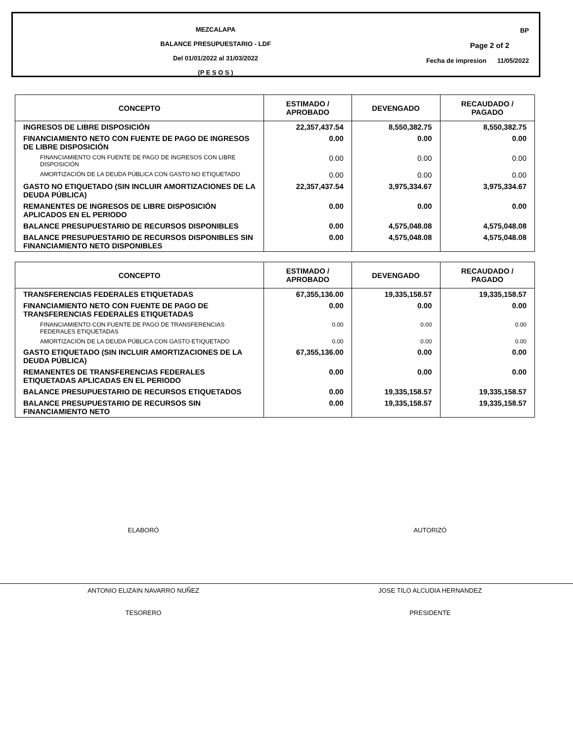MEZCALAPA
BALANCE PRESUPUESTARIO - LDF
Del 01/01/2022 al 31/03/2022
(P E S O S )
BP
Page 2 of 2
Fecha de impresion 11/05/2022
| CONCEPTO | ESTIMADO / APROBADO | DEVENGADO | RECAUDADO / PAGADO |
| --- | --- | --- | --- |
| INGRESOS DE LIBRE DISPOSICIÓN | 22,357,437.54 | 8,550,382.75 | 8,550,382.75 |
| FINANCIAMIENTO NETO CON FUENTE DE PAGO DE INGRESOS DE LIBRE DISPOSICIÓN | 0.00 | 0.00 | 0.00 |
| FINANCIAMIENTO CON FUENTE DE PAGO DE INGRESOS CON LIBRE DISPOSICIÓN | 0.00 | 0.00 | 0.00 |
| AMORTIZACIÓN DE LA DEUDA PÚBLICA CON GASTO NO ETIQUETADO | 0.00 | 0.00 | 0.00 |
| GASTO NO ETIQUETADO (SIN INCLUIR AMORTIZACIONES DE LA DEUDA PÚBLICA) | 22,357,437.54 | 3,975,334.67 | 3,975,334.67 |
| REMANENTES DE INGRESOS DE LIBRE DISPOSICIÓN APLICADOS EN EL PERIODO | 0.00 | 0.00 | 0.00 |
| BALANCE PRESUPUESTARIO DE RECURSOS DISPONIBLES | 0.00 | 4,575,048.08 | 4,575,048.08 |
| BALANCE PRESUPUESTARIO DE RECURSOS DISPONIBLES SIN FINANCIAMIENTO NETO DISPONIBLES | 0.00 | 4,575,048.08 | 4,575,048.08 |
| CONCEPTO | ESTIMADO / APROBADO | DEVENGADO | RECAUDADO / PAGADO |
| --- | --- | --- | --- |
| TRANSFERENCIAS FEDERALES ETIQUETADAS | 67,355,136.00 | 19,335,158.57 | 19,335,158.57 |
| FINANCIAMIENTO NETO CON FUENTE DE PAGO DE TRANSFERENCIAS FEDERALES ETIQUETADAS | 0.00 | 0.00 | 0.00 |
| FINANCIAMIENTO CON FUENTE DE PAGO DE TRANSFERENCIAS FEDERALES ETIQUETADAS | 0.00 | 0.00 | 0.00 |
| AMORTIZACIÓN DE LA DEUDA PÚBLICA CON GASTO ETIQUETADO | 0.00 | 0.00 | 0.00 |
| GASTO ETIQUETADO (SIN INCLUIR AMORTIZACIONES DE LA DEUDA PÚBLICA) | 67,355,136.00 | 0.00 | 0.00 |
| REMANENTES DE TRANSFERENCIAS FEDERALES ETIQUETADAS APLICADAS EN EL PERIODO | 0.00 | 0.00 | 0.00 |
| BALANCE PRESUPUESTARIO DE RECURSOS ETIQUETADOS | 0.00 | 19,335,158.57 | 19,335,158.57 |
| BALANCE PRESUPUESTARIO DE RECURSOS SIN FINANCIAMIENTO NETO | 0.00 | 19,335,158.57 | 19,335,158.57 |
ELABORÓ
ANTONIO ELIZAIN NAVARRO NUÑEZ
TESORERO
AUTORIZÓ
JOSE TILO ALCUDIA HERNANDEZ
PRESIDENTE